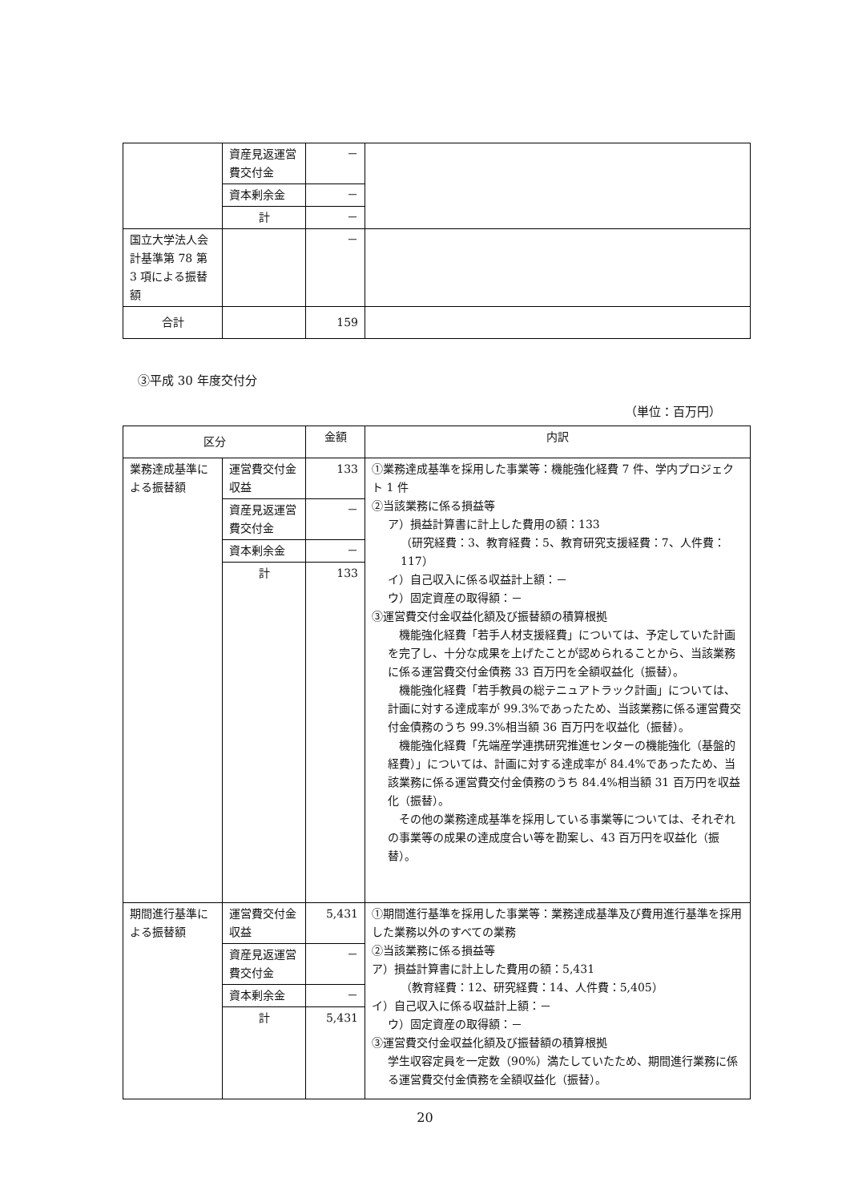| | 資産見返運営費交付金 | － | |
| | 資本剰余金 | － | |
| | 計 | － | |
| 国立大学法人会計基準第 78 第 3 項による振替額 | | － | |
| 合計 | | 159 | |
③平成 30 年度交付分
（単位：百万円）
| 区分 | | 金額 | 内訳 |
| --- | --- | --- | --- |
| 業務達成基準による振替額 | 運営費交付金収益 | 133 | ①業務達成基準を採用した事業等：機能強化経費 7 件、学内プロジェクト 1 件 ②当該業務に係る損益等 ア）損益計算書に計上した費用の額：133 （研究経費：3、教育経費：5、教育研究支援経費：7、人件費：117） イ）自己収入に係る収益計上額：－ ウ）固定資産の取得額：－ ③運営費交付金収益化額及び振替額の積算根拠 機能強化経費「若手人材支援経費」については、予定していた計画を完了し、十分な成果を上げたことが認められることから、当該業務に係る運営費交付金債務 33 百万円を全額収益化（振替）。 機能強化経費「若手教員の総テニュアトラック計画」については、計画に対する達成率が 99.3%であったため、当該業務に係る運営費交付金債務のうち 99.3%相当額 36 百万円を収益化（振替）。 機能強化経費「先端産学連携研究推進センターの機能強化（基盤的経費）」については、計画に対する達成率が 84.4%であったため、当該業務に係る運営費交付金債務のうち 84.4%相当額 31 百万円を収益化（振替）。 その他の業務達成基準を採用している事業等については、それぞれの事業等の成果の達成度合い等を勘案し、43 百万円を収益化（振替）。 |
| | 資産見返運営費交付金 | － | |
| | 資本剰余金 | － | |
| | 計 | 133 | |
| 期間進行基準による振替額 | 運営費交付金収益 | 5,431 | ①期間進行基準を採用した事業等：業務達成基準及び費用進行基準を採用した業務以外のすべての業務 ②当該業務に係る損益等 ア）損益計算書に計上した費用の額：5,431 （教育経費：12、研究経費：14、人件費：5,405） イ）自己収入に係る収益計上額：－ ウ）固定資産の取得額：－ ③運営費交付金収益化額及び振替額の積算根拠 学生収容定員を一定数（90%）満たしていたため、期間進行業務に係る運営費交付金債務を全額収益化（振替）。 |
| | 資産見返運営費交付金 | － | |
| | 資本剰余金 | － | |
| | 計 | 5,431 | |
20